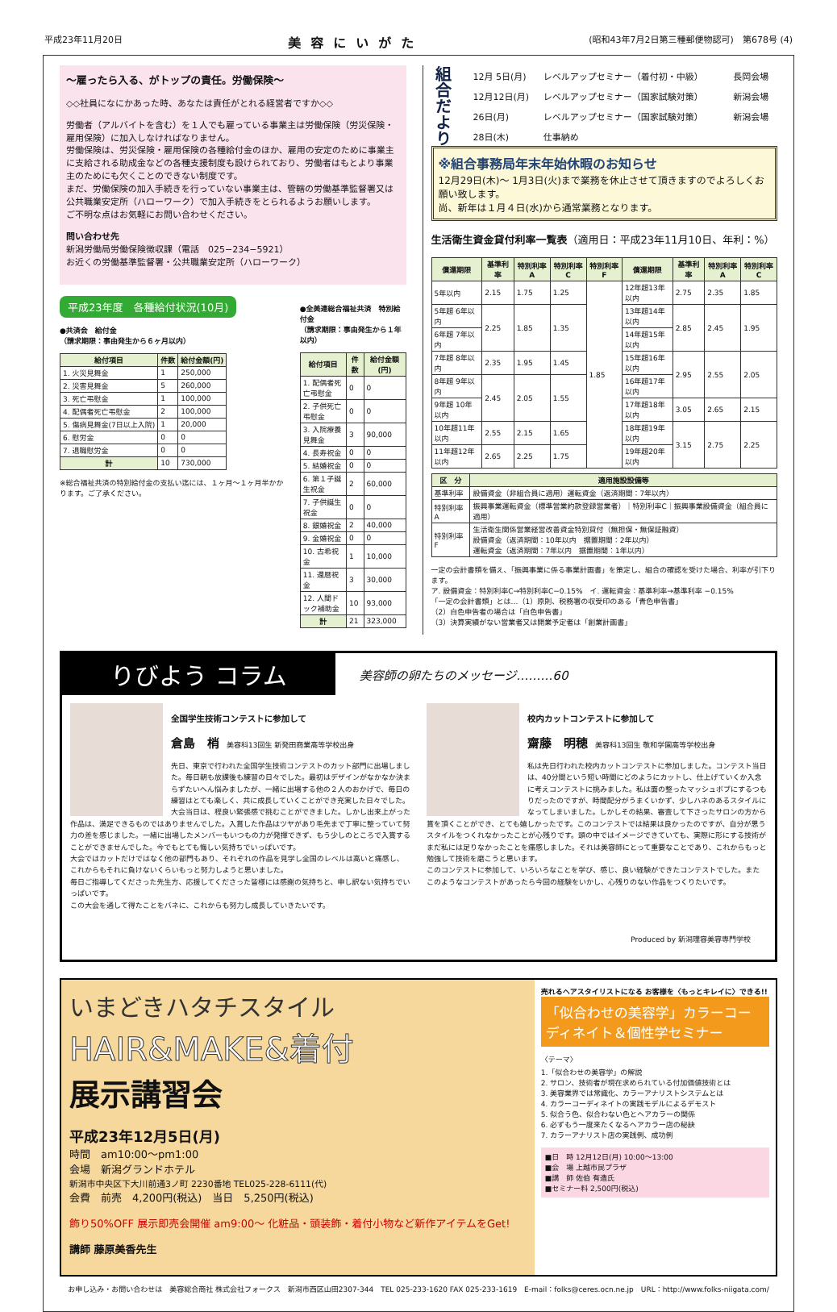平成23年11月20日 美容にいがた (昭和43年7月2日第三種郵便物認可)　第678号 (4)
〜雇ったら入る、がトップの責任。労働保険〜
◇◇社員になにかあった時、あなたは責任がとれる経営者ですか◇◇
労働者（アルバイトを含む）を１人でも雇っている事業主は労働保険（労災保険・雇用保険）に加入しなければなりません。
労働保険は、労災保険・雇用保険の各種給付金のほか、雇用の安定のために事業主に支給される助成金などの各種支援制度も設けられており、労働者はもとより事業主のためにも欠くことのできない制度です。
まだ、労働保険の加入手続きを行っていない事業主は、管轄の労働基準監督署又は公共職業安定所（ハローワーク）で加入手続きをとられるようお願いします。
ご不明な点はお気軽にお問い合わせください。
問い合わせ先
新潟労働局労働保険徴収課（電話　025−234−5921）
お近くの労働基準監督署・公共職業安定所（ハローワーク）
平成23年度　各種給付状況(10月)
●共済会　給付金
（請求期限：事由発生から６ヶ月以内）
| 給付項目 | 件数 | 給付金額(円) |
| --- | --- | --- |
| 1. 火災見舞金 | 1 | 250,000 |
| 2. 災害見舞金 | 5 | 260,000 |
| 3. 死亡弔慰金 | 1 | 100,000 |
| 4. 配偶者死亡弔慰金 | 2 | 100,000 |
| 5. 傷病見舞金(7日以上入院) | 1 | 20,000 |
| 6. 慰労金 | 0 | 0 |
| 7. 退職慰労金 | 0 | 0 |
| 計 | 10 | 730,000 |
※総合福祉共済の特別給付金の支払い迄には、１ヶ月〜１ヶ月半かかります。ご了承ください。
●全美連総合福祉共済　特別給付金
（請求期限：事由発生から１年以内）
| 給付項目 | 件数 | 給付金額(円) |
| --- | --- | --- |
| 1. 配偶者死亡弔慰金 | 0 | 0 |
| 2. 子供死亡弔慰金 | 0 | 0 |
| 3. 入院療養見舞金 | 3 | 90,000 |
| 4. 長寿祝金 | 0 | 0 |
| 5. 結婚祝金 | 0 | 0 |
| 6. 第１子誕生祝金 | 2 | 60,000 |
| 7. 子供誕生祝金 | 0 | 0 |
| 8. 銀婚祝金 | 2 | 40,000 |
| 9. 金婚祝金 | 0 | 0 |
| 10. 古希祝金 | 1 | 10,000 |
| 11. 還暦祝金 | 3 | 30,000 |
| 12. 人間ドック補助金 | 10 | 93,000 |
| 計 | 21 | 323,000 |
組合だより
| 12月 5日(月) | レベルアップセミナー（着付初・中級） | 長岡会場 |
| 12月12日(月) | レベルアップセミナー（国家試験対策） | 新潟会場 |
| 26日(月) | レベルアップセミナー（国家試験対策） | 新潟会場 |
| 28日(木) | 仕事納め | |
※組合事務局年末年始休暇のお知らせ
12月29日(木)〜 1月3日(火)まで業務を休止させて頂きますのでよろしくお願い致します。
尚、新年は１月４日(水)から通常業務となります。
生活衛生資金貸付利率一覧表（適用日：平成23年11月10日、年利：%）
| 償還期限 | 基準利率 | 特別利率A | 特別利率C | 特別利率F | 償還期限 | 基準利率 | 特別利率A | 特別利率C |
| --- | --- | --- | --- | --- | --- | --- | --- | --- |
| 5年以内 | 2.15 | 1.75 | 1.25 | 1.85 | 12年超13年以内 | 2.75 | 2.35 | 1.85 |
| 5年超 6年以内 | 2.25 | 1.85 | 1.35 | | 13年超14年以内 | 2.85 | 2.45 | 1.95 |
| 6年超 7年以内 | | | | | 14年超15年以内 | | | |
| 7年超 8年以内 | 2.35 | 1.95 | 1.45 | | 15年超16年以内 | 2.95 | 2.55 | 2.05 |
| 8年超 9年以内 | 2.45 | 2.05 | 1.55 | | 16年超17年以内 | | | |
| 9年超 10年以内 | | | | | 17年超18年以内 | 3.05 | 2.65 | 2.15 |
| 10年超11年以内 | 2.55 | 2.15 | 1.65 | | 18年超19年以内 | 3.15 | 2.75 | 2.25 |
| 11年超12年以内 | 2.65 | 2.25 | 1.75 | | 19年超20年以内 | | | |
| 区 分 | 適用施設設備等 |
| --- | --- |
| 基準利率 | 設備資金（非組合員に適用）運転資金（返済期間：7年以内） |
| 特別利率A | 振興事業運転資金（標準営業約款登録営業者）｜特別利率C｜振興事業設備資金（組合員に適用） |
| 特別利率F | 生活衛生関係営業経営改善資金特別貸付（無担保・無保証融資） 設備資金（返済期間：10年以内 据置期間：2年以内） 運転資金（返済期間：7年以内 据置期間：1年以内） |
一定の会計書類を備え、「振興事業に係る事業計画書」を策定し、組合の確認を受けた場合、利率が引下ります。
ア. 設備資金：特別利率C→特別利率C−0.15%　イ. 運転資金：基準利率→基準利率 −0.15%
「一定の会計書類」とは…（1）原則、税務署の収受印のある「青色申告書」
（2）白色申告者の場合は「白色申告書」
（3）決算実績がない営業者又は開業予定者は「創業計画書」
りびよう コラム 美容師の卵たちのメッセージ………60
全国学生技術コンテストに参加して
倉島　梢　美容科13回生 新発田商業高等学校出身
先日、東京で行われた全国学生技術コンテストのカット部門に出場しました。毎日朝も放課後も練習の日々でした。最初はデザインがなかなか決まらずたいへん悩みましたが、一緒に出場する他の２人のおかげで、毎日の練習はとても楽しく、共に成長していくことができ充実した日々でした。
大会当日は、程良い緊張感で挑むことができました。しかし出来上がった作品は、満足できるものではありませんでした。入賞した作品はツヤがあり毛先まで丁寧に整っていて努力の差を感じました。一緒に出場したメンバーもいつもの力が発揮できず、もう少しのところで入賞することができませんでした。今でもとても悔しい気持ちでいっぱいです。
大会ではカットだけではなく他の部門もあり、それぞれの作品を見学し全国のレベルは高いと痛感し、これからもそれに負けないくらいもっと努力しようと思いました。
毎日ご指導してくださった先生方、応援してくださった皆様には感謝の気持ちと、申し訳ない気持ちでいっぱいです。
この大会を通して得たことをバネに、これからも努力し成長していきたいです。
校内カットコンテストに参加して
齋藤　明穂　美容科13回生 敬和学園高等学校出身
私は先日行われた校内カットコンテストに参加しました。コンテスト当日は、40分間という短い時間にどのようにカットし、仕上げていくか入念に考えコンテストに挑みました。私は面の整ったマッシュボブにするつもりだったのですが、時間配分がうまくいかず、少しハネのあるスタイルになってしまいました。しかしその結果、審査して下さったサロンの方から賞を頂くことができ、とても嬉しかったです。このコンテストでは結果は良かったのですが、自分が思うスタイルをつくれなかったことが心残りです。頭の中ではイメージできていても、実際に形にする技術がまだ私には足りなかったことを痛感しました。それは美容師にとって重要なことであり、これからもっと勉強して技術を磨こうと思います。
このコンテストに参加して、いろいろなことを学び、感じ、良い経験ができたコンテストでした。またこのようなコンテストがあったら今回の経験をいかし、心残りのない作品をつくりたいです。
Produced by 新潟理容美容専門学校
いまどきハタチスタイル
HAIR&MAKE&着付
展示講習会
平成23年12月5日(月)
時間　am10:00〜pm1:00
会場　新潟グランドホテル
新潟市中央区下大川前通3ノ町 2230番地 TEL025-228-6111(代)
会費　前売　4,200円(税込)　当日　5,250円(税込)
飾り50%OFF 展示即売会開催 am9:00〜 化粧品・頭装飾・着付小物など新作アイテムをGet!
講師 藤原美香先生
売れるヘアスタイリストになる お客様を〈もっとキレイに〉できる!!
「似合わせの美容学」カラーコーディネイト＆個性学セミナー
〈テーマ〉
1.「似合わせの美容学」の解説
2. サロン、技術者が現在求められている付加価値技術とは
3. 美容業界では常識化、カラーアナリストシステムとは
4. カラーコーディネイトの実践モデルによるデモスト
5. 似合う色、似合わない色とヘアカラーの関係
6. 必ずもう一度来たくなるヘアカラー店の秘訣
7. カラーアナリスト店の実践例、成功例
■日　時 12月12日(月) 10:00〜13:00
■会　場 上越市民プラザ
■講　師 佐伯 有造氏
■セミナー料 2,500円(税込)
お申し込み・お問い合わせは　美容総合商社 株式会社フォークス　新潟市西区山田2307-344　TEL 025-233-1620 FAX 025-233-1619　E-mail：folks@ceres.ocn.ne.jp　URL：http://www.folks-niigata.com/